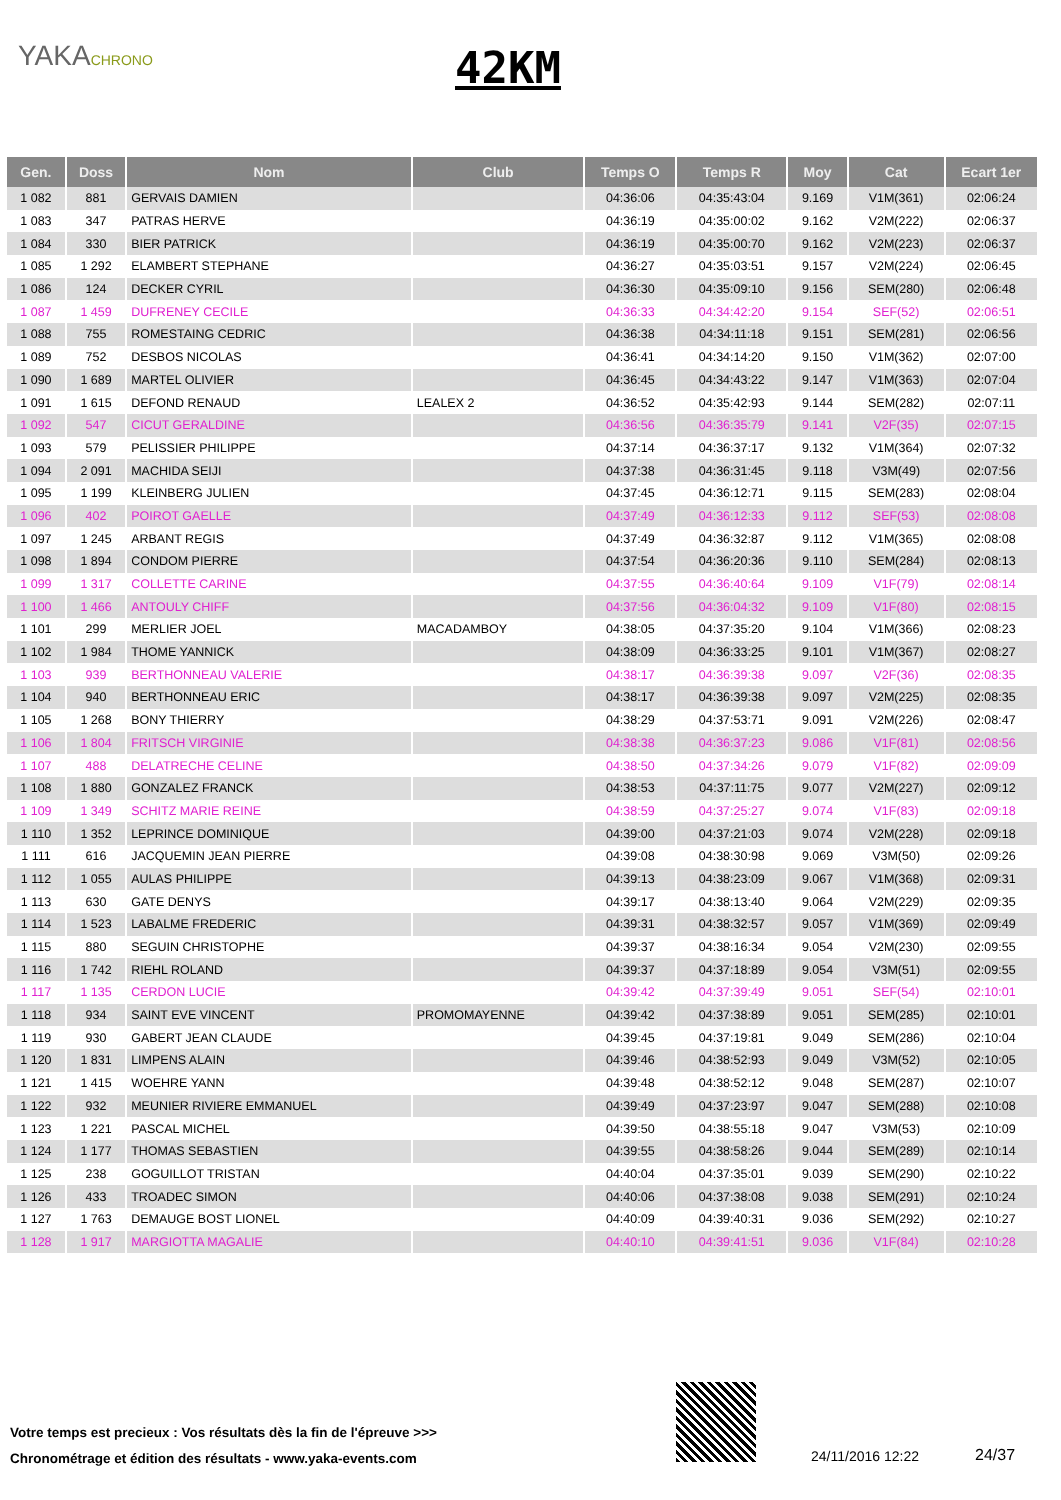YAKACHRONO 42KM
| Gen. | Doss | Nom | Club | Temps O | Temps R | Moy | Cat | Ecart 1er |
| --- | --- | --- | --- | --- | --- | --- | --- | --- |
| 1 082 | 881 | GERVAIS DAMIEN | | 04:36:06 | 04:35:43:04 | 9.169 | V1M(361) | 02:06:24 |
| 1 083 | 347 | PATRAS HERVE | | 04:36:19 | 04:35:00:02 | 9.162 | V2M(222) | 02:06:37 |
| 1 084 | 330 | BIER PATRICK | | 04:36:19 | 04:35:00:70 | 9.162 | V2M(223) | 02:06:37 |
| 1 085 | 1 292 | ELAMBERT STEPHANE | | 04:36:27 | 04:35:03:51 | 9.157 | V2M(224) | 02:06:45 |
| 1 086 | 124 | DECKER CYRIL | | 04:36:30 | 04:35:09:10 | 9.156 | SEM(280) | 02:06:48 |
| 1 087 | 1 459 | DUFRENEY CECILE | | 04:36:33 | 04:34:42:20 | 9.154 | SEF(52) | 02:06:51 |
| 1 088 | 755 | ROMESTAING CEDRIC | | 04:36:38 | 04:34:11:18 | 9.151 | SEM(281) | 02:06:56 |
| 1 089 | 752 | DESBOS NICOLAS | | 04:36:41 | 04:34:14:20 | 9.150 | V1M(362) | 02:07:00 |
| 1 090 | 1 689 | MARTEL OLIVIER | | 04:36:45 | 04:34:43:22 | 9.147 | V1M(363) | 02:07:04 |
| 1 091 | 1 615 | DEFOND RENAUD | LEALEX 2 | 04:36:52 | 04:35:42:93 | 9.144 | SEM(282) | 02:07:11 |
| 1 092 | 547 | CICUT GERALDINE | | 04:36:56 | 04:36:35:79 | 9.141 | V2F(35) | 02:07:15 |
| 1 093 | 579 | PELISSIER PHILIPPE | | 04:37:14 | 04:36:37:17 | 9.132 | V1M(364) | 02:07:32 |
| 1 094 | 2 091 | MACHIDA SEIJI | | 04:37:38 | 04:36:31:45 | 9.118 | V3M(49) | 02:07:56 |
| 1 095 | 1 199 | KLEINBERG JULIEN | | 04:37:45 | 04:36:12:71 | 9.115 | SEM(283) | 02:08:04 |
| 1 096 | 402 | POIROT GAELLE | | 04:37:49 | 04:36:12:33 | 9.112 | SEF(53) | 02:08:08 |
| 1 097 | 1 245 | ARBANT REGIS | | 04:37:49 | 04:36:32:87 | 9.112 | V1M(365) | 02:08:08 |
| 1 098 | 1 894 | CONDOM PIERRE | | 04:37:54 | 04:36:20:36 | 9.110 | SEM(284) | 02:08:13 |
| 1 099 | 1 317 | COLLETTE CARINE | | 04:37:55 | 04:36:40:64 | 9.109 | V1F(79) | 02:08:14 |
| 1 100 | 1 466 | ANTOULY CHIFF | | 04:37:56 | 04:36:04:32 | 9.109 | V1F(80) | 02:08:15 |
| 1 101 | 299 | MERLIER JOEL | MACADAMBOY | 04:38:05 | 04:37:35:20 | 9.104 | V1M(366) | 02:08:23 |
| 1 102 | 1 984 | THOME YANNICK | | 04:38:09 | 04:36:33:25 | 9.101 | V1M(367) | 02:08:27 |
| 1 103 | 939 | BERTHONNEAU VALERIE | | 04:38:17 | 04:36:39:38 | 9.097 | V2F(36) | 02:08:35 |
| 1 104 | 940 | BERTHONNEAU ERIC | | 04:38:17 | 04:36:39:38 | 9.097 | V2M(225) | 02:08:35 |
| 1 105 | 1 268 | BONY THIERRY | | 04:38:29 | 04:37:53:71 | 9.091 | V2M(226) | 02:08:47 |
| 1 106 | 1 804 | FRITSCH VIRGINIE | | 04:38:38 | 04:36:37:23 | 9.086 | V1F(81) | 02:08:56 |
| 1 107 | 488 | DELATRECHE CELINE | | 04:38:50 | 04:37:34:26 | 9.079 | V1F(82) | 02:09:09 |
| 1 108 | 1 880 | GONZALEZ FRANCK | | 04:38:53 | 04:37:11:75 | 9.077 | V2M(227) | 02:09:12 |
| 1 109 | 1 349 | SCHITZ MARIE REINE | | 04:38:59 | 04:37:25:27 | 9.074 | V1F(83) | 02:09:18 |
| 1 110 | 1 352 | LEPRINCE DOMINIQUE | | 04:39:00 | 04:37:21:03 | 9.074 | V2M(228) | 02:09:18 |
| 1 111 | 616 | JACQUEMIN JEAN PIERRE | | 04:39:08 | 04:38:30:98 | 9.069 | V3M(50) | 02:09:26 |
| 1 112 | 1 055 | AULAS PHILIPPE | | 04:39:13 | 04:38:23:09 | 9.067 | V1M(368) | 02:09:31 |
| 1 113 | 630 | GATE DENYS | | 04:39:17 | 04:38:13:40 | 9.064 | V2M(229) | 02:09:35 |
| 1 114 | 1 523 | LABALME FREDERIC | | 04:39:31 | 04:38:32:57 | 9.057 | V1M(369) | 02:09:49 |
| 1 115 | 880 | SEGUIN CHRISTOPHE | | 04:39:37 | 04:38:16:34 | 9.054 | V2M(230) | 02:09:55 |
| 1 116 | 1 742 | RIEHL ROLAND | | 04:39:37 | 04:37:18:89 | 9.054 | V3M(51) | 02:09:55 |
| 1 117 | 1 135 | CERDON LUCIE | | 04:39:42 | 04:37:39:49 | 9.051 | SEF(54) | 02:10:01 |
| 1 118 | 934 | SAINT EVE VINCENT | PROMOMAYENNE | 04:39:42 | 04:37:38:89 | 9.051 | SEM(285) | 02:10:01 |
| 1 119 | 930 | GABERT JEAN CLAUDE | | 04:39:45 | 04:37:19:81 | 9.049 | SEM(286) | 02:10:04 |
| 1 120 | 1 831 | LIMPENS ALAIN | | 04:39:46 | 04:38:52:93 | 9.049 | V3M(52) | 02:10:05 |
| 1 121 | 1 415 | WOEHRE YANN | | 04:39:48 | 04:38:52:12 | 9.048 | SEM(287) | 02:10:07 |
| 1 122 | 932 | MEUNIER RIVIERE EMMANUEL | | 04:39:49 | 04:37:23:97 | 9.047 | SEM(288) | 02:10:08 |
| 1 123 | 1 221 | PASCAL MICHEL | | 04:39:50 | 04:38:55:18 | 9.047 | V3M(53) | 02:10:09 |
| 1 124 | 1 177 | THOMAS SEBASTIEN | | 04:39:55 | 04:38:58:26 | 9.044 | SEM(289) | 02:10:14 |
| 1 125 | 238 | GOGUILLOT TRISTAN | | 04:40:04 | 04:37:35:01 | 9.039 | SEM(290) | 02:10:22 |
| 1 126 | 433 | TROADEC SIMON | | 04:40:06 | 04:37:38:08 | 9.038 | SEM(291) | 02:10:24 |
| 1 127 | 1 763 | DEMAUGE BOST LIONEL | | 04:40:09 | 04:39:40:31 | 9.036 | SEM(292) | 02:10:27 |
| 1 128 | 1 917 | MARGIOTTA MAGALIE | | 04:40:10 | 04:39:41:51 | 9.036 | V1F(84) | 02:10:28 |
Votre temps est precieux : Vos résultats dès la fin de l'épreuve >>>
Chronométrage et édition des résultats - www.yaka-events.com
24/11/2016 12:22 24/37